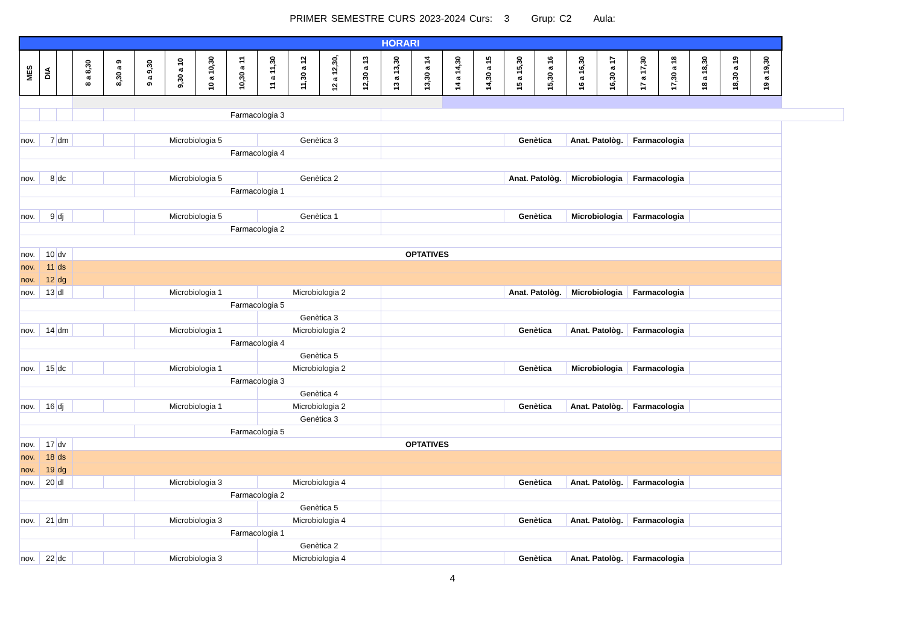PRIMER SEMESTRE CURS 2023-2024 Curs: 3 Grup: C2 Aula:
| HORARI | | | | | | | | | | | | | | | | | | | | | | | | | |
| MES | DIA | | 8 a 8,30 | 8,30 a 9 | 9 a 9,30 | 9,30 a 10 | 10 a 10,30 | 10,30 a 11 | 11 a 11,30 | 11,30 a 12 | 12 a 12,30, | 12,30 a 13 | 13 a 13,30 | 13,30 a 14 | 14 a 14,30 | 14,30 a 15 | 15 a 15,30 | 15,30 a 16 | 16 a 16,30 | 16,30 a 17 | 17 a 17,30 | 17,30 a 18 | 18 a 18,30 | 18,30 a 19 | 19 a 19,30 |
| | | | | | Farmacologia 3 | | | | | | | | | | | | | | | | | | | | |
| nov. | 7 | dm | | | Microbiologia 5 | | | | Genètica 3 | | | | | | | | Genètica | | Anat. Patològ. | | Farmacologia | | | | |
| | | | | | Farmacologia 4 | | | | | | | | | | | | | | | | | | | | |
| nov. | 8 | dc | | | Microbiologia 5 | | | | Genètica 2 | | | | | | | | Anat. Patològ. | | Microbiologia | | Farmacologia | | | | |
| | | | | | Farmacologia 1 | | | | | | | | | | | | | | | | | | | | |
| nov. | 9 | dj | | | Microbiologia 5 | | | | Genètica 1 | | | | | | | | Genètica | | Microbiologia | | Farmacologia | | | | |
| | | | | | Farmacologia 2 | | | | | | | | | | | | | | | | | | | | |
| nov. | 10 | dv | OPTATIVES | | | | | | | | | | | | | | | | | | | | | | |
| nov. | 11 | ds | | | | | | | | | | | | | | | | | | | | | | | |
| nov. | 12 | dg | | | | | | | | | | | | | | | | | | | | | | | |
| nov. | 13 | dl | | | Microbiologia 1 | | | | Microbiologia 2 | | | | | | | | Anat. Patològ. | | Microbiologia | | Farmacologia | | | | |
| | | | | | Farmacologia 5 | | | | | | | | | | | | | | | | | | | | |
| | | | | | | | | | Genètica 3 | | | | | | | | | | | | | | | | |
| nov. | 14 | dm | | | Microbiologia 1 | | | | Microbiologia 2 | | | | | | | | Genètica | | Anat. Patològ. | | Farmacologia | | | | |
| | | | | | Farmacologia 4 | | | | | | | | | | | | | | | | | | | | |
| | | | | | | | | | Genètica 5 | | | | | | | | | | | | | | | | |
| nov. | 15 | dc | | | Microbiologia 1 | | | | Microbiologia 2 | | | | | | | | Genètica | | Microbiologia | | Farmacologia | | | | |
| | | | | | Farmacologia 3 | | | | | | | | | | | | | | | | | | | | |
| | | | | | | | | | Genètica 4 | | | | | | | | | | | | | | | | |
| nov. | 16 | dj | | | Microbiologia 1 | | | | Microbiologia 2 | | | | | | | | Genètica | | Anat. Patològ. | | Farmacologia | | | | |
| | | | | | | | | | Genètica 3 | | | | | | | | | | | | | | | | |
| | | | | | Farmacologia 5 | | | | | | | | | | | | | | | | | | | | |
| nov. | 17 | dv | OPTATIVES | | | | | | | | | | | | | | | | | | | | | | |
| nov. | 18 | ds | | | | | | | | | | | | | | | | | | | | | | | |
| nov. | 19 | dg | | | | | | | | | | | | | | | | | | | | | | | |
| nov. | 20 | dl | | | Microbiologia 3 | | | | Microbiologia 4 | | | | | | | | Genètica | | Anat. Patològ. | | Farmacologia | | | | |
| | | | | | Farmacologia 2 | | | | | | | | | | | | | | | | | | | | |
| | | | | | | | | | Genètica 5 | | | | | | | | | | | | | | | | |
| nov. | 21 | dm | | | Microbiologia 3 | | | | Microbiologia 4 | | | | | | | | Genètica | | Anat. Patològ. | | Farmacologia | | | | |
| | | | | | Farmacologia 1 | | | | | | | | | | | | | | | | | | | | |
| | | | | | | | | | Genètica 2 | | | | | | | | | | | | | | | | |
| nov. | 22 | dc | | | Microbiologia 3 | | | | Microbiologia 4 | | | | | | | | Genètica | | Anat. Patològ. | | Farmacologia | | | | |
4